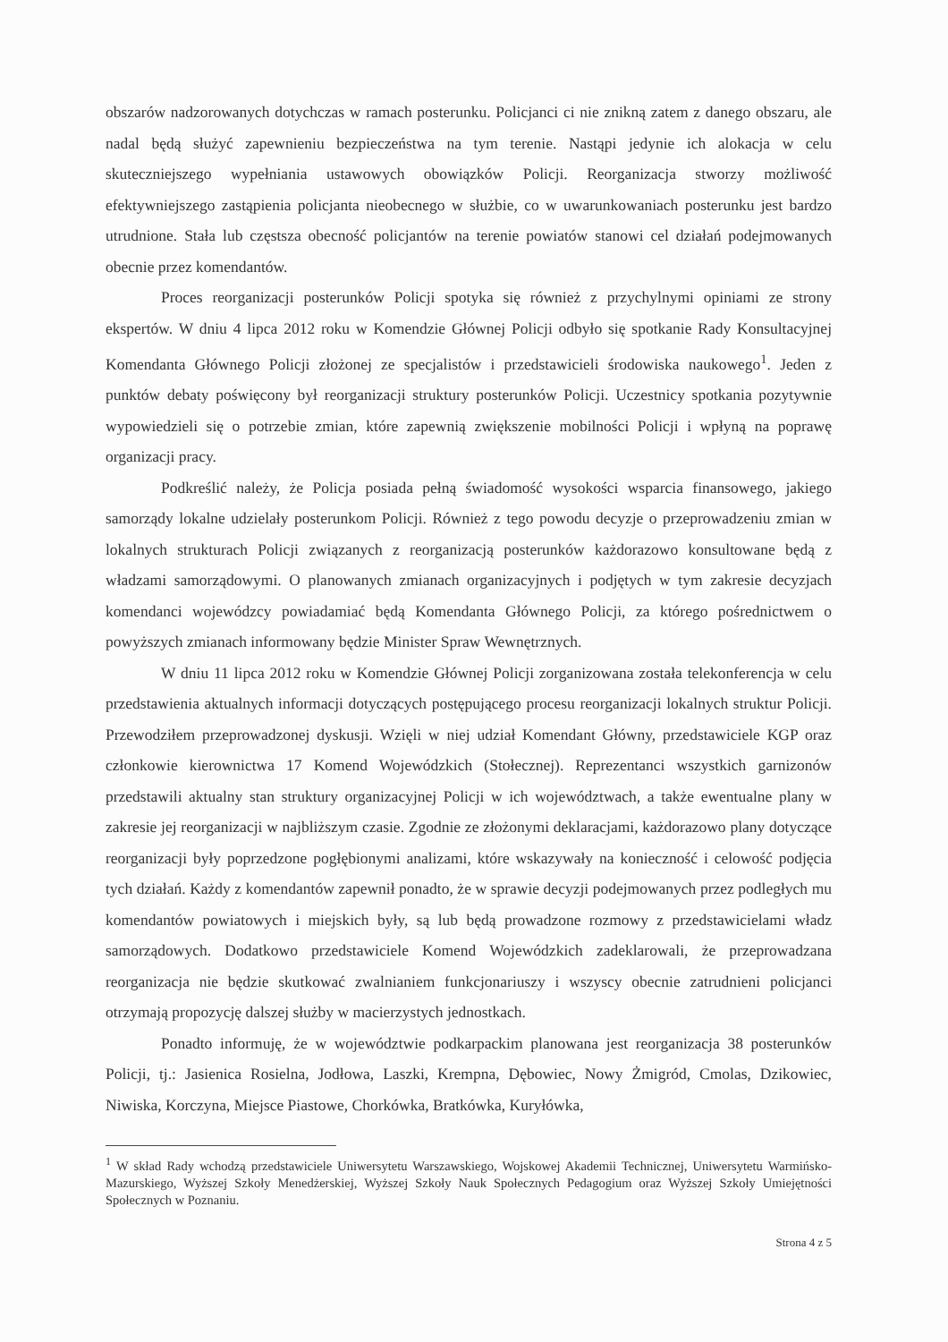obszarów nadzorowanych dotychczas w ramach posterunku. Policjanci ci nie znikną zatem z danego obszaru, ale nadal będą służyć zapewnieniu bezpieczeństwa na tym terenie. Nastąpi jedynie ich alokacja w celu skuteczniejszego wypełniania ustawowych obowiązków Policji. Reorganizacja stworzy możliwość efektywniejszego zastąpienia policjanta nieobecnego w służbie, co w uwarunkowaniach posterunku jest bardzo utrudnione. Stała lub częstsza obecność policjantów na terenie powiatów stanowi cel działań podejmowanych obecnie przez komendantów.
Proces reorganizacji posterunków Policji spotyka się również z przychylnymi opiniami ze strony ekspertów. W dniu 4 lipca 2012 roku w Komendzie Głównej Policji odbyło się spotkanie Rady Konsultacyjnej Komendanta Głównego Policji złożonej ze specjalistów i przedstawicieli środowiska naukowego<sup>1</sup>. Jeden z punktów debaty poświęcony był reorganizacji struktury posterunków Policji. Uczestnicy spotkania pozytywnie wypowiedzieli się o potrzebie zmian, które zapewnią zwiększenie mobilności Policji i wpłyną na poprawę organizacji pracy.
Podkreślić należy, że Policja posiada pełną świadomość wysokości wsparcia finansowego, jakiego samorządy lokalne udzielały posterunkom Policji. Również z tego powodu decyzje o przeprowadzeniu zmian w lokalnych strukturach Policji związanych z reorganizacją posterunków każdorazowo konsultowane będą z władzami samorządowymi. O planowanych zmianach organizacyjnych i podjętych w tym zakresie decyzjach komendanci wojewódzcy powiadamiać będą Komendanta Głównego Policji, za którego pośrednictwem o powyższych zmianach informowany będzie Minister Spraw Wewnętrznych.
W dniu 11 lipca 2012 roku w Komendzie Głównej Policji zorganizowana została telekonferencja w celu przedstawienia aktualnych informacji dotyczących postępującego procesu reorganizacji lokalnych struktur Policji. Przewodziłem przeprowadzonej dyskusji. Wzięli w niej udział Komendant Główny, przedstawiciele KGP oraz członkowie kierownictwa 17 Komend Wojewódzkich (Stołecznej). Reprezentanci wszystkich garnizonów przedstawili aktualny stan struktury organizacyjnej Policji w ich województwach, a także ewentualne plany w zakresie jej reorganizacji w najbliższym czasie. Zgodnie ze złożonymi deklaracjami, każdorazowo plany dotyczące reorganizacji były poprzedzone pogłębionymi analizami, które wskazywały na konieczność i celowość podjęcia tych działań. Każdy z komendantów zapewnił ponadto, że w sprawie decyzji podejmowanych przez podległych mu komendantów powiatowych i miejskich były, są lub będą prowadzone rozmowy z przedstawicielami władz samorządowych. Dodatkowo przedstawiciele Komend Wojewódzkich zadeklarowali, że przeprowadzana reorganizacja nie będzie skutkować zwalnianiem funkcjonariuszy i wszyscy obecnie zatrudnieni policjanci otrzymają propozycję dalszej służby w macierzystych jednostkach.
Ponadto informuję, że w województwie podkarpackim planowana jest reorganizacja 38 posterunków Policji, tj.: Jasienica Rosielna, Jodłowa, Laszki, Krempna, Dębowiec, Nowy Żmigród, Cmolas, Dzikowiec, Niwiska, Korczyna, Miejsce Piastowe, Chorkówka, Bratkówka, Kuryłówka,
<sup>1</sup> W skład Rady wchodzą przedstawiciele Uniwersytetu Warszawskiego, Wojskowej Akademii Technicznej, Uniwersytetu Warmińsko-Mazurskiego, Wyższej Szkoły Menedżerskiej, Wyższej Szkoły Nauk Społecznych Pedagogium oraz Wyższej Szkoły Umiejętności Społecznych w Poznaniu.
Strona 4 z 5